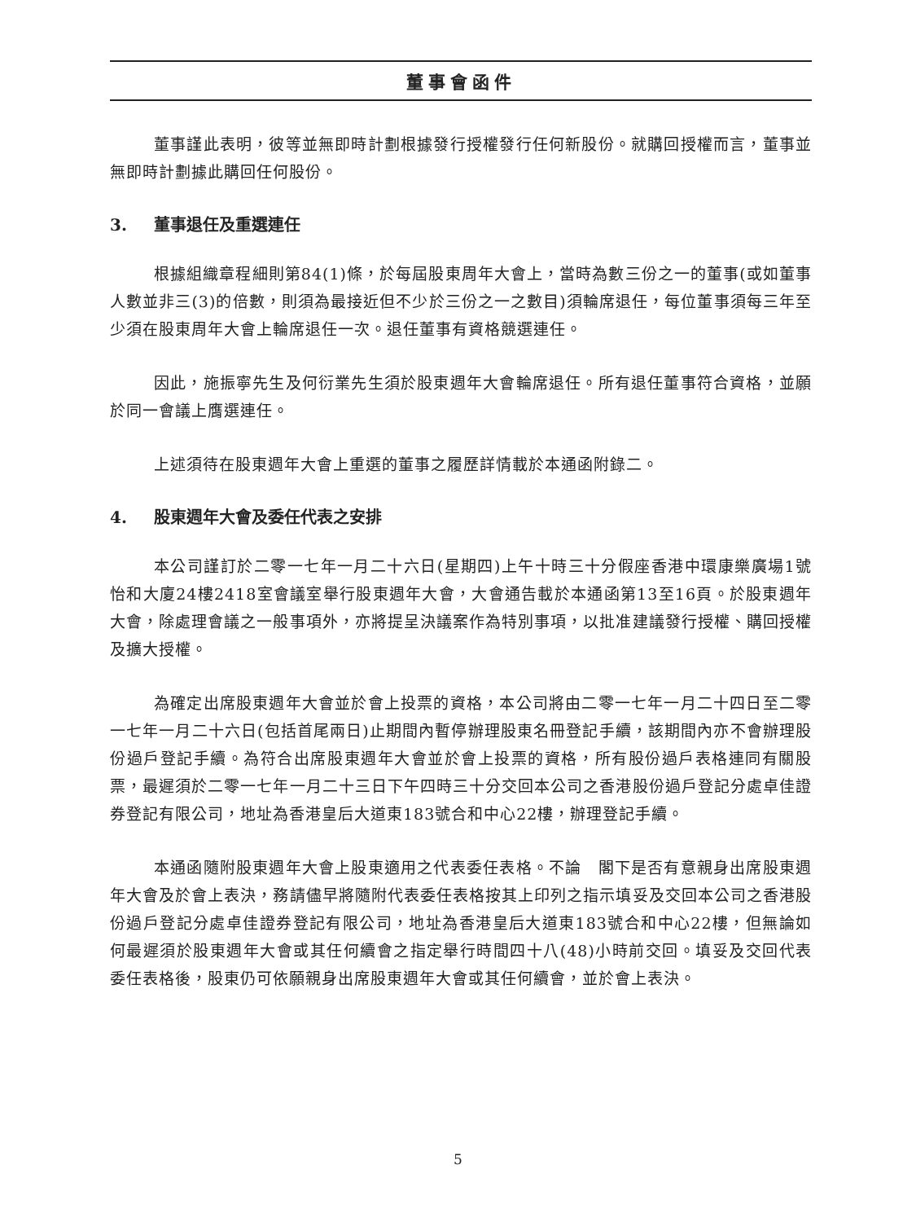董事會函件
董事謹此表明，彼等並無即時計劃根據發行授權發行任何新股份。就購回授權而言，董事並無即時計劃據此購回任何股份。
3. 董事退任及重選連任
根據組織章程細則第84(1)條，於每屆股東周年大會上，當時為數三份之一的董事(或如董事人數並非三(3)的倍數，則須為最接近但不少於三份之一之數目)須輪席退任，每位董事須每三年至少須在股東周年大會上輪席退任一次。退任董事有資格競選連任。
因此，施振寧先生及何衍業先生須於股東週年大會輪席退任。所有退任董事符合資格，並願於同一會議上膺選連任。
上述須待在股東週年大會上重選的董事之履歷詳情載於本通函附錄二。
4. 股東週年大會及委任代表之安排
本公司謹訂於二零一七年一月二十六日(星期四)上午十時三十分假座香港中環康樂廣場1號怡和大廈24樓2418室會議室舉行股東週年大會，大會通告載於本通函第13至16頁。於股東週年大會，除處理會議之一般事項外，亦將提呈決議案作為特別事項，以批准建議發行授權、購回授權及擴大授權。
為確定出席股東週年大會並於會上投票的資格，本公司將由二零一七年一月二十四日至二零一七年一月二十六日(包括首尾兩日)止期間內暫停辦理股東名冊登記手續，該期間內亦不會辦理股份過戶登記手續。為符合出席股東週年大會並於會上投票的資格，所有股份過戶表格連同有關股票，最遲須於二零一七年一月二十三日下午四時三十分交回本公司之香港股份過戶登記分處卓佳證券登記有限公司，地址為香港皇后大道東183號合和中心22樓，辦理登記手續。
本通函隨附股東週年大會上股東適用之代表委任表格。不論　閣下是否有意親身出席股東週年大會及於會上表決，務請儘早將隨附代表委任表格按其上印列之指示填妥及交回本公司之香港股份過戶登記分處卓佳證券登記有限公司，地址為香港皇后大道東183號合和中心22樓，但無論如何最遲須於股東週年大會或其任何續會之指定舉行時間四十八(48)小時前交回。填妥及交回代表委任表格後，股東仍可依願親身出席股東週年大會或其任何續會，並於會上表決。
5